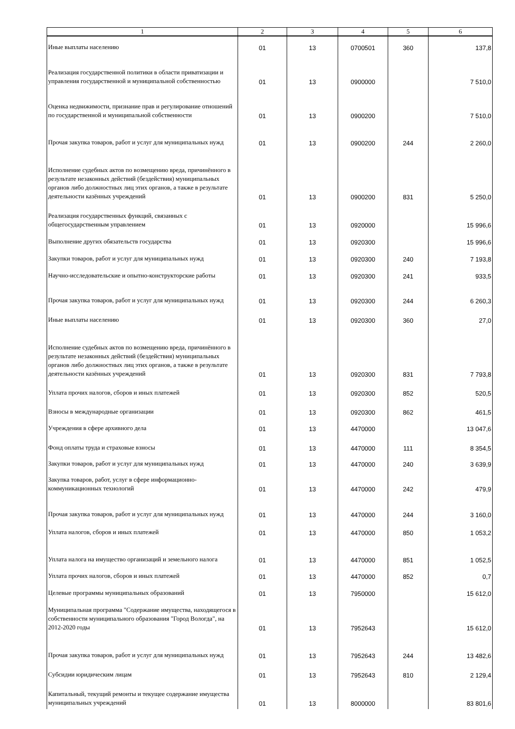| 1 | 2 | 3 | 4 | 5 | 6 |
| --- | --- | --- | --- | --- | --- |
| Иные выплаты населению | 01 | 13 | 0700501 | 360 | 137,8 |
| Реализация государственной политики в области приватизации и управления государственной и муниципальной собственностью | 01 | 13 | 0900000 | | 7 510,0 |
| Оценка недвижимости, признание прав и регулирование отношений по государственной и муниципальной собственности | 01 | 13 | 0900200 | | 7 510,0 |
| Прочая закупка товаров, работ и услуг для муниципальных нужд | 01 | 13 | 0900200 | 244 | 2 260,0 |
| Исполнение судебных актов по возмещению вреда, причинённого в результате незаконных действий (бездействия) муниципальных органов либо должностных лиц этих органов, а также в результате деятельности казённых учреждений | 01 | 13 | 0900200 | 831 | 5 250,0 |
| Реализация государственных функций, связанных с общегосударственным управлением | 01 | 13 | 0920000 | | 15 996,6 |
| Выполнение других обязательств государства | 01 | 13 | 0920300 | | 15 996,6 |
| Закупки товаров, работ и услуг для муниципальных нужд | 01 | 13 | 0920300 | 240 | 7 193,8 |
| Научно-исследовательские и опытно-конструкторские работы | 01 | 13 | 0920300 | 241 | 933,5 |
| Прочая закупка товаров, работ и услуг для муниципальных нужд | 01 | 13 | 0920300 | 244 | 6 260,3 |
| Иные выплаты населению | 01 | 13 | 0920300 | 360 | 27,0 |
| Исполнение судебных актов по возмещению вреда, причинённого в результате незаконных действий (бездействия) муниципальных органов либо должностных лиц этих органов, а также в результате деятельности казённых учреждений | 01 | 13 | 0920300 | 831 | 7 793,8 |
| Уплата прочих налогов, сборов и иных платежей | 01 | 13 | 0920300 | 852 | 520,5 |
| Взносы в международные организации | 01 | 13 | 0920300 | 862 | 461,5 |
| Учреждения в сфере архивного дела | 01 | 13 | 4470000 | | 13 047,6 |
| Фонд оплаты труда и страховые взносы | 01 | 13 | 4470000 | 111 | 8 354,5 |
| Закупки товаров, работ и услуг для муниципальных нужд | 01 | 13 | 4470000 | 240 | 3 639,9 |
| Закупка товаров, работ, услуг в сфере информационно-коммуникационных технологий | 01 | 13 | 4470000 | 242 | 479,9 |
| Прочая закупка товаров, работ и услуг для муниципальных нужд | 01 | 13 | 4470000 | 244 | 3 160,0 |
| Уплата налогов, сборов и иных платежей | 01 | 13 | 4470000 | 850 | 1 053,2 |
| Уплата налога на имущество организаций и земельного налога | 01 | 13 | 4470000 | 851 | 1 052,5 |
| Уплата прочих налогов, сборов и иных платежей | 01 | 13 | 4470000 | 852 | 0,7 |
| Целевые программы муниципальных образований | 01 | 13 | 7950000 | | 15 612,0 |
| Муниципальная программа "Содержание имущества, находящегося в собственности муниципального образования "Город Вологда", на 2012-2020 годы | 01 | 13 | 7952643 | | 15 612,0 |
| Прочая закупка товаров, работ и услуг для муниципальных нужд | 01 | 13 | 7952643 | 244 | 13 482,6 |
| Субсидии юридическим лицам | 01 | 13 | 7952643 | 810 | 2 129,4 |
| Капитальный, текущий ремонты и текущее содержание имущества муниципальных учреждений | 01 | 13 | 8000000 | | 83 801,6 |